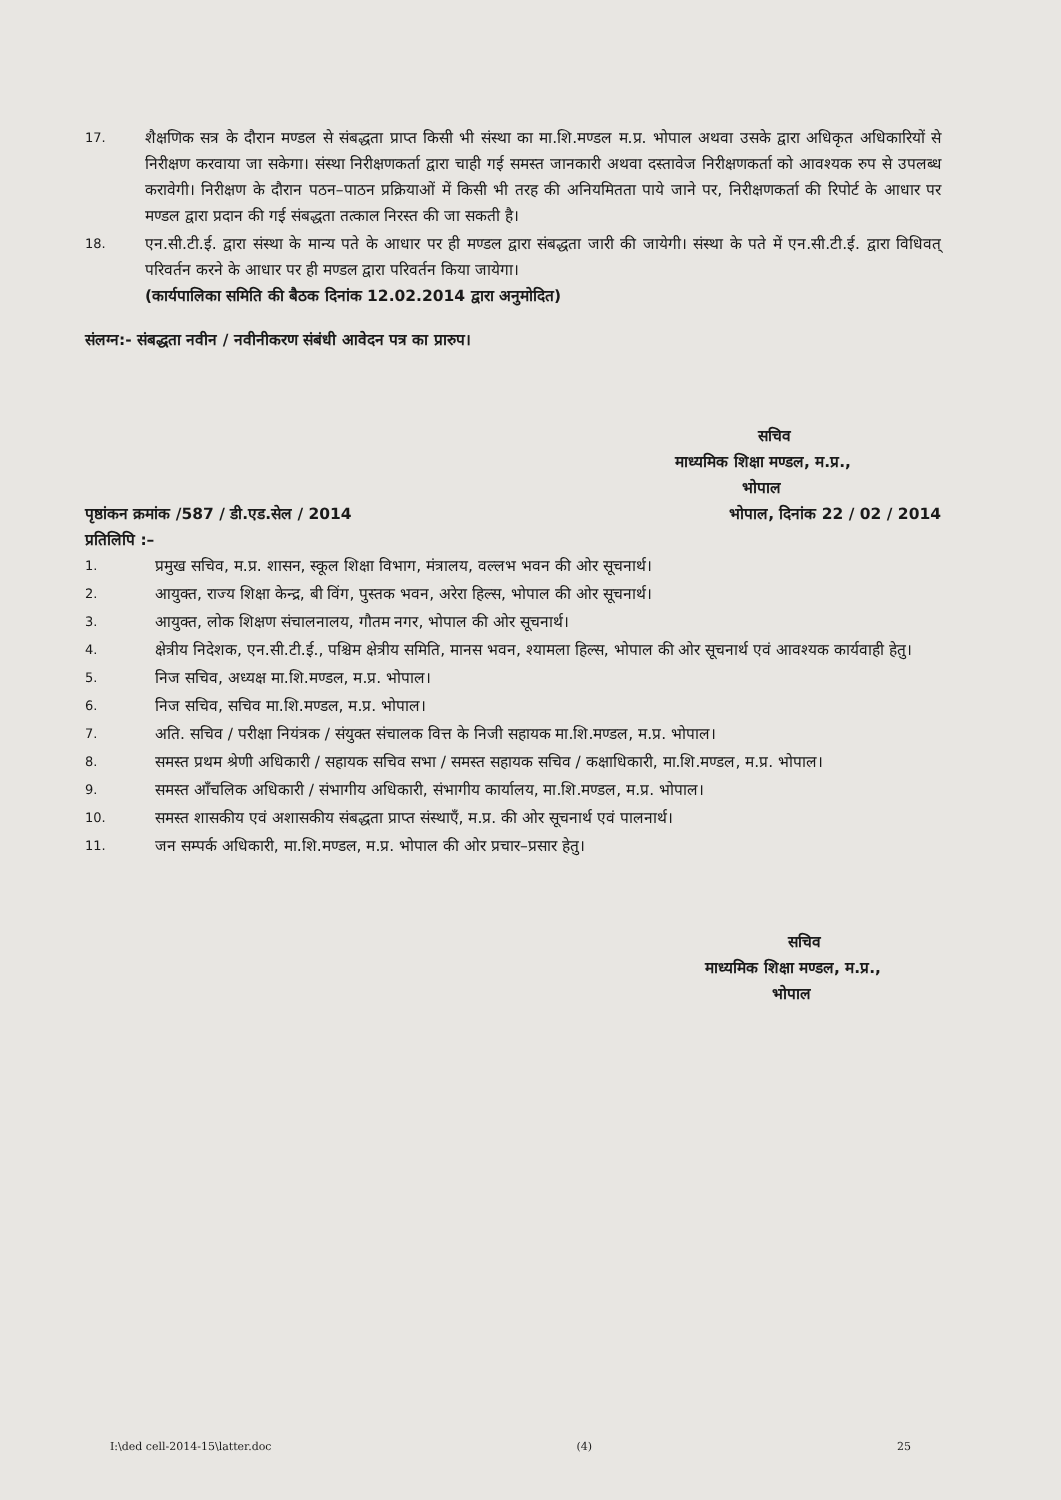17.
शैक्षणिक सत्र के दौरान मण्डल से संबद्धता प्राप्त किसी भी संस्था का मा.शि.मण्डल म.प्र. भोपाल अथवा उसके द्वारा अधिकृत अधिकारियों से निरीक्षण करवाया जा सकेगा। संस्था निरीक्षणकर्ता द्वारा चाही गई समस्त जानकारी अथवा दस्तावेज निरीक्षणकर्ता को आवश्यक रुप से उपलब्ध करावेगी। निरीक्षण के दौरान पठन–पाठन प्रक्रियाओं में किसी भी तरह की अनियमितता पाये जाने पर, निरीक्षणकर्ता की रिपोर्ट के आधार पर मण्डल द्वारा प्रदान की गई संबद्धता तत्काल निरस्त की जा सकती है।
18.
एन.सी.टी.ई. द्वारा संस्था के मान्य पते के आधार पर ही मण्डल द्वारा संबद्धता जारी की जायेगी। संस्था के पते में एन.सी.टी.ई. द्वारा विधिवत् परिवर्तन करने के आधार पर ही मण्डल द्वारा परिवर्तन किया जायेगा।
(कार्यपालिका समिति की बैठक दिनांक 12.02.2014 द्वारा अनुमोदित)
संलग्न:- संबद्धता नवीन / नवीनीकरण संबंधी आवेदन पत्र का प्रारुप।
सचिव
माध्यमिक शिक्षा मण्डल, म.प्र.,
भोपाल
पृष्ठांकन क्रमांक /587 / डी.एड.सेल / 2014 भोपाल, दिनांक 22 / 02 / 2014
प्रतिलिपि :–
1.
प्रमुख सचिव, म.प्र. शासन, स्कूल शिक्षा विभाग, मंत्रालय, वल्लभ भवन की ओर सूचनार्थ।
2.
आयुक्त, राज्य शिक्षा केन्द्र, बी विंग, पुस्तक भवन, अरेरा हिल्स, भोपाल की ओर सूचनार्थ।
3.
आयुक्त, लोक शिक्षण संचालनालय, गौतम नगर, भोपाल की ओर सूचनार्थ।
4.
क्षेत्रीय निदेशक, एन.सी.टी.ई., पश्चिम क्षेत्रीय समिति, मानस भवन, श्यामला हिल्स, भोपाल की ओर सूचनार्थ एवं आवश्यक कार्यवाही हेतु।
5.
निज सचिव, अध्यक्ष मा.शि.मण्डल, म.प्र. भोपाल।
6.
निज सचिव, सचिव मा.शि.मण्डल, म.प्र. भोपाल।
7.
अति. सचिव / परीक्षा नियंत्रक / संयुक्त संचालक वित्त के निजी सहायक मा.शि.मण्डल, म.प्र. भोपाल।
8.
समस्त प्रथम श्रेणी अधिकारी / सहायक सचिव सभा / समस्त सहायक सचिव / कक्षाधिकारी, मा.शि.मण्डल, म.प्र. भोपाल।
9.
समस्त आँचलिक अधिकारी / संभागीय अधिकारी, संभागीय कार्यालय, मा.शि.मण्डल, म.प्र. भोपाल।
10.
समस्त शासकीय एवं अशासकीय संबद्धता प्राप्त संस्थाएँ, म.प्र. की ओर सूचनार्थ एवं पालनार्थ।
11.
जन सम्पर्क अधिकारी, मा.शि.मण्डल, म.प्र. भोपाल की ओर प्रचार–प्रसार हेतु।
सचिव
माध्यमिक शिक्षा मण्डल, म.प्र.,
भोपाल
I:\ded cell-2014-15\latter.doc (4) 25